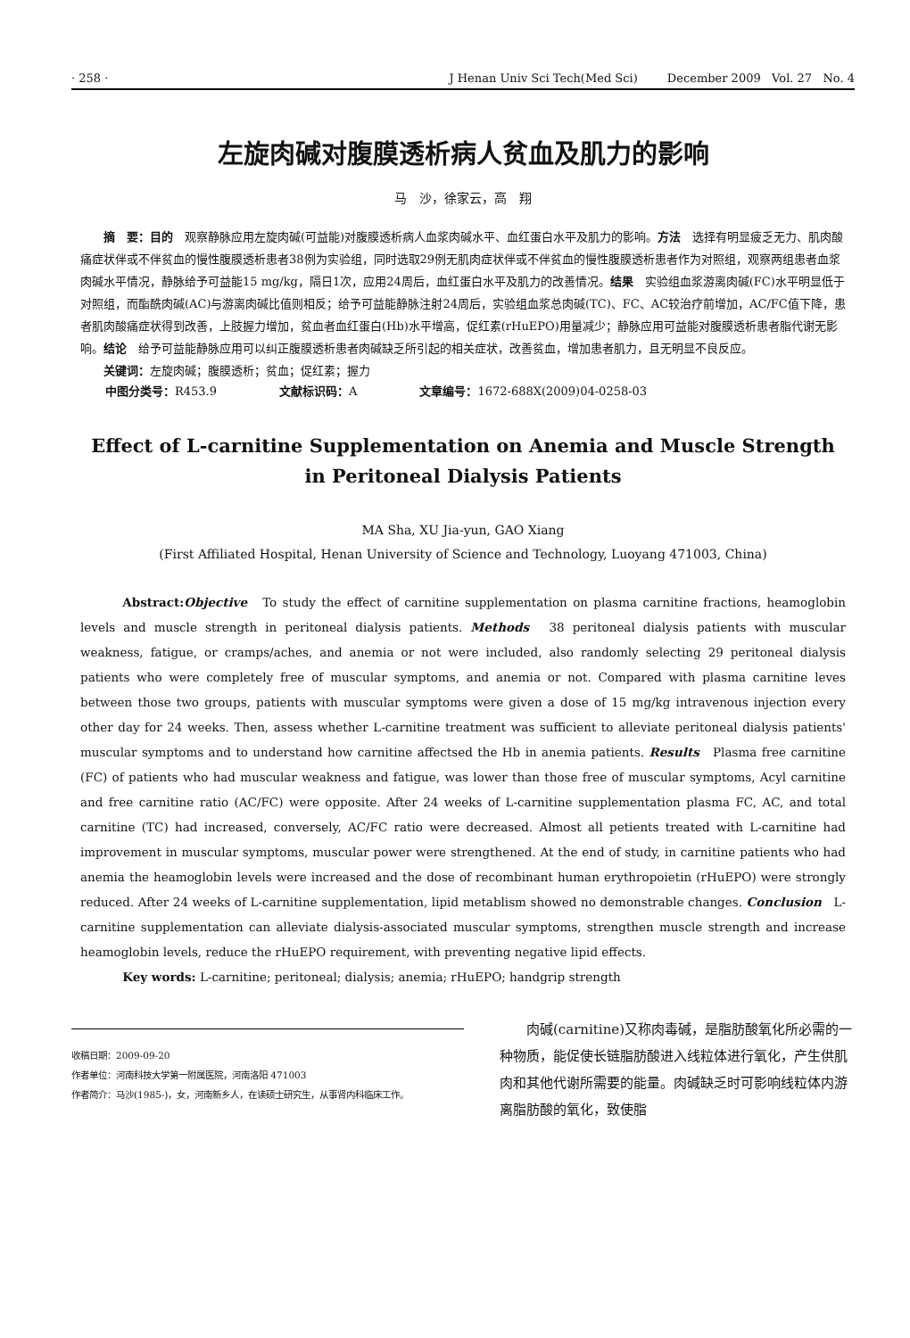· 258 · J Henan Univ Sci Tech(Med Sci) December 2009 Vol. 27 No. 4
左旋肉碱对腹膜透析病人贫血及肌力的影响
马　沙，徐家云，高　翔
摘　要：目的　观察静脉应用左旋肉碱(可益能)对腹膜透析病人血浆肉碱水平、血红蛋白水平及肌力的影响。方法　选择有明显疲乏无力、肌肉酸痛症状伴或不伴贫血的慢性腹膜透析患者38例为实验组，同时选取29例无肌肉症状伴或不伴贫血的慢性腹膜透析患者作为对照组，观察两组患者血浆肉碱水平情况，静脉给予可益能15 mg/kg，隔日1次，应用24周后，血红蛋白水平及肌力的改善情况。结果　实验组血浆游离肉碱(FC)水平明显低于对照组，而酯酰肉碱(AC)与游离肉碱比值则相反；给予可益能静脉注射24周后，实验组血浆总肉碱(TC)、FC、AC较治疗前增加，AC/FC值下降，患者肌肉酸痛症状得到改善，上肢握力增加，贫血者血红蛋白(Hb)水平增高，促红素(rHuEPO)用量减少；静脉应用可益能对腹膜透析患者脂代谢无影响。结论　给予可益能静脉应用可以纠正腹膜透析患者肉碱缺乏所引起的相关症状，改善贫血，增加患者肌力，且无明显不良反应。
关键词：左旋肉碱；腹膜透析；贫血；促红素；握力
中图分类号：R453.9 文献标识码：A 文章编号：1672-688X(2009)04-0258-03
Effect of L-carnitine Supplementation on Anemia and Muscle Strength
in Peritoneal Dialysis Patients
MA Sha, XU Jia-yun, GAO Xiang
(First Affiliated Hospital, Henan University of Science and Technology, Luoyang 471003, China)
Abstract:Objective　To study the effect of carnitine supplementation on plasma carnitine fractions, heamoglobin levels and muscle strength in peritoneal dialysis patients. Methods　38 peritoneal dialysis patients with muscular weakness, fatigue, or cramps/aches, and anemia or not were included, also randomly selecting 29 peritoneal dialysis patients who were completely free of muscular symptoms, and anemia or not. Compared with plasma carnitine leves between those two groups, patients with muscular symptoms were given a dose of 15 mg/kg intravenous injection every other day for 24 weeks. Then, assess whether L-carnitine treatment was sufficient to alleviate peritoneal dialysis patients' muscular symptoms and to understand how carnitine affectsed the Hb in anemia patients. Results　Plasma free carnitine (FC) of patients who had muscular weakness and fatigue, was lower than those free of muscular symptoms, Acyl carnitine and free carnitine ratio (AC/FC) were opposite. After 24 weeks of L-carnitine supplementation plasma FC, AC, and total carnitine (TC) had increased, conversely, AC/FC ratio were decreased. Almost all petients treated with L-carnitine had improvement in muscular symptoms, muscular power were strengthened. At the end of study, in carnitine patients who had anemia the heamoglobin levels were increased and the dose of recombinant human erythropoietin (rHuEPO) were strongly reduced. After 24 weeks of L-carnitine supplementation, lipid metablism showed no demonstrable changes. Conclusion　L-carnitine supplementation can alleviate dialysis-associated muscular symptoms, strengthen muscle strength and increase heamoglobin levels, reduce the rHuEPO requirement, with preventing negative lipid effects.
Key words: L-carnitine; peritoneal; dialysis; anemia; rHuEPO; handgrip strength
收稿日期：2009-09-20
作者单位：河南科技大学第一附属医院，河南洛阳 471003
作者简介：马沙(1985-)，女，河南新乡人，在读硕士研究生，从事肾内科临床工作。
肉碱(carnitine)又称肉毒碱，是脂肪酸氧化所必需的一种物质，能促使长链脂肪酸进入线粒体进行氧化，产生供肌肉和其他代谢所需要的能量。肉碱缺乏时可影响线粒体内游离脂肪酸的氧化，致使脂